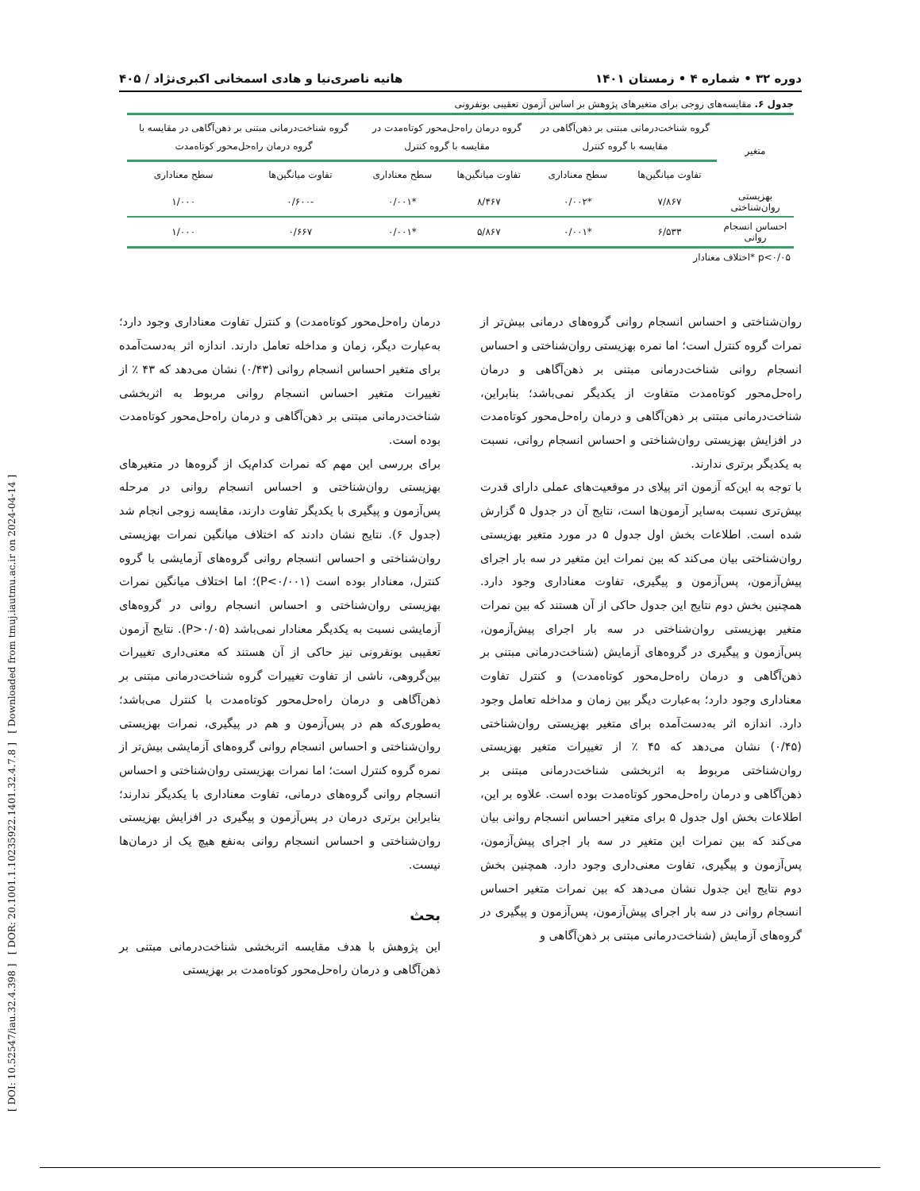[ DOI: 10.52547/iau.32.4.398 ] [ DOR: 20.1001.1.10235922.1401.32.4.7.8 ] [ Downloaded from tmuj.iautmu.ac.ir on 2024-04-14 ]
دوره ۳۲ • شماره ۴ • زمستان ۱۴۰۱ هانیه ناصری‌نیا و هادی اسمخانی اکبری‌نژاد / ۴۰۵
جدول ۶. مقایسه‌های زوجی برای متغیرهای پژوهش بر اساس آزمون تعقیبی بونفرونی
| متغیر | گروه شناخت‌درمانی مبتنی بر ذهن‌آگاهی در مقایسه با گروه کنترل | | گروه درمان راه‌حل‌محور کوتاه‌مدت در مقایسه با گروه کنترل | | گروه شناخت‌درمانی مبتنی بر ذهن‌آگاهی در مقایسه با گروه درمان راه‌حل‌محور کوتاه‌مدت | |
| --- | --- | --- | --- | --- | --- | --- |
| | تفاوت میانگین‌ها | سطح معناداری | تفاوت میانگین‌ها | سطح معناداری | تفاوت میانگین‌ها | سطح معناداری |
| بهزیستی روان‌شناختی | ۷/۸۶۷ | *۰/۰۰۲ | ۸/۴۶۷ | *۰/۰۰۱ | -۰/۶۰۰ | ۱/۰۰۰ |
| احساس انسجام روانی | ۶/۵۳۳ | *۰/۰۰۱ | ۵/۸۶۷ | *۰/۰۰۱ | ۰/۶۶۷ | ۱/۰۰۰ |
p<۰/۰۵ *اختلاف معنادار
روان‌شناختی و احساس انسجام روانی گروه‌های درمانی بیش‌تر از نمرات گروه کنترل است؛ اما نمره بهزیستی روان‌شناختی و احساس انسجام روانی شناخت‌درمانی مبتنی بر ذهن‌آگاهی و درمان راه‌حل‌محور کوتاه‌مدت متفاوت از یکدیگر نمی‌باشد؛ بنابراین، شناخت‌درمانی مبتنی بر ذهن‌آگاهی و درمان راه‌حل‌محور کوتاه‌مدت در افزایش بهزیستی روان‌شناختی و احساس انسجام روانی، نسبت به یکدیگر برتری ندارند.
با توجه به این‌که آزمون اثر پیلای در موقعیت‌های عملی دارای قدرت بیش‌تری نسبت به‌سایر آزمون‌ها است، نتایج آن در جدول ۵ گزارش شده است. اطلاعات بخش اول جدول ۵ در مورد متغیر بهزیستی روان‌شناختی بیان می‌کند که بین نمرات این متغیر در سه بار اجرای پیش‌آزمون، پس‌آزمون و پیگیری، تفاوت معناداری وجود دارد. همچنین بخش دوم نتایج این جدول حاکی از آن هستند که بین نمرات متغیر بهزیستی روان‌شناختی در سه بار اجرای پیش‌آزمون، پس‌آزمون و پیگیری در گروه‌های آزمایش (شناخت‌درمانی مبتنی بر ذهن‌آگاهی و درمان راه‌حل‌محور کوتاه‌مدت) و کنترل تفاوت معناداری وجود دارد؛ به‌عبارت دیگر بین زمان و مداخله تعامل وجود دارد. اندازه اثر به‌دست‌آمده برای متغیر بهزیستی روان‌شناختی (۰/۴۵) نشان می‌دهد که ۴۵ ٪ از تغییرات متغیر بهزیستی روان‌شناختی مربوط به اثربخشی شناخت‌درمانی مبتنی بر ذهن‌آگاهی و درمان راه‌حل‌محور کوتاه‌مدت بوده است. علاوه بر این، اطلاعات بخش اول جدول ۵ برای متغیر احساس انسجام روانی بیان می‌کند که بین نمرات این متغیر در سه بار اجرای پیش‌آزمون، پس‌آزمون و پیگیری، تفاوت معنی‌داری وجود دارد. همچنین بخش دوم نتایج این جدول نشان می‌دهد که بین نمرات متغیر احساس انسجام روانی در سه بار اجرای پیش‌آزمون، پس‌آزمون و پیگیری در گروه‌های آزمایش (شناخت‌درمانی مبتنی بر ذهن‌آگاهی و
درمان راه‌حل‌محور کوتاه‌مدت) و کنترل تفاوت معناداری وجود دارد؛ به‌عبارت دیگر، زمان و مداخله تعامل دارند. اندازه اثر به‌دست‌آمده برای متغیر احساس انسجام روانی (۰/۴۳) نشان می‌دهد که ۴۳ ٪ از تغییرات متغیر احساس انسجام روانی مربوط به اثربخشی شناخت‌درمانی مبتنی بر ذهن‌آگاهی و درمان راه‌حل‌محور کوتاه‌مدت بوده است.
برای بررسی این مهم که نمرات کدام‌یک از گروه‌ها در متغیرهای بهزیستی روان‌شناختی و احساس انسجام روانی در مرحله پس‌آزمون و پیگیری با یکدیگر تفاوت دارند، مقایسه زوجی انجام شد (جدول ۶). نتایج نشان دادند که اختلاف میانگین نمرات بهزیستی روان‌شناختی و احساس انسجام روانی گروه‌های آزمایشی با گروه کنترل، معنادار بوده است (P<۰/۰۰۱)؛ اما اختلاف میانگین نمرات بهزیستی روان‌شناختی و احساس انسجام روانی در گروه‌های آزمایشی نسبت به یکدیگر معنادار نمی‌باشد (P>۰/۰۵). نتایج آزمون تعقیبی بونفرونی نیز حاکی از آن هستند که معنی‌داری تغییرات بین‌گروهی، ناشی از تفاوت تغییرات گروه شناخت‌درمانی مبتنی بر ذهن‌آگاهی و درمان راه‌حل‌محور کوتاه‌مدت با کنترل می‌باشد؛ به‌طوری‌که هم در پس‌آزمون و هم در پیگیری، نمرات بهزیستی روان‌شناختی و احساس انسجام روانی گروه‌های آزمایشی بیش‌تر از نمره گروه کنترل است؛ اما نمرات بهزیستی روان‌شناختی و احساس انسجام روانی گروه‌های درمانی، تفاوت معناداری با یکدیگر ندارند؛ بنابراین برتری درمان در پس‌آزمون و پیگیری در افزایش بهزیستی روان‌شناختی و احساس انسجام روانی به‌نفع هیچ یک از درمان‌ها نیست.
بحث
این پژوهش با هدف مقایسه اثربخشی شناخت‌درمانی مبتنی بر ذهن‌آگاهی و درمان راه‌حل‌محور کوتاه‌مدت بر بهزیستی